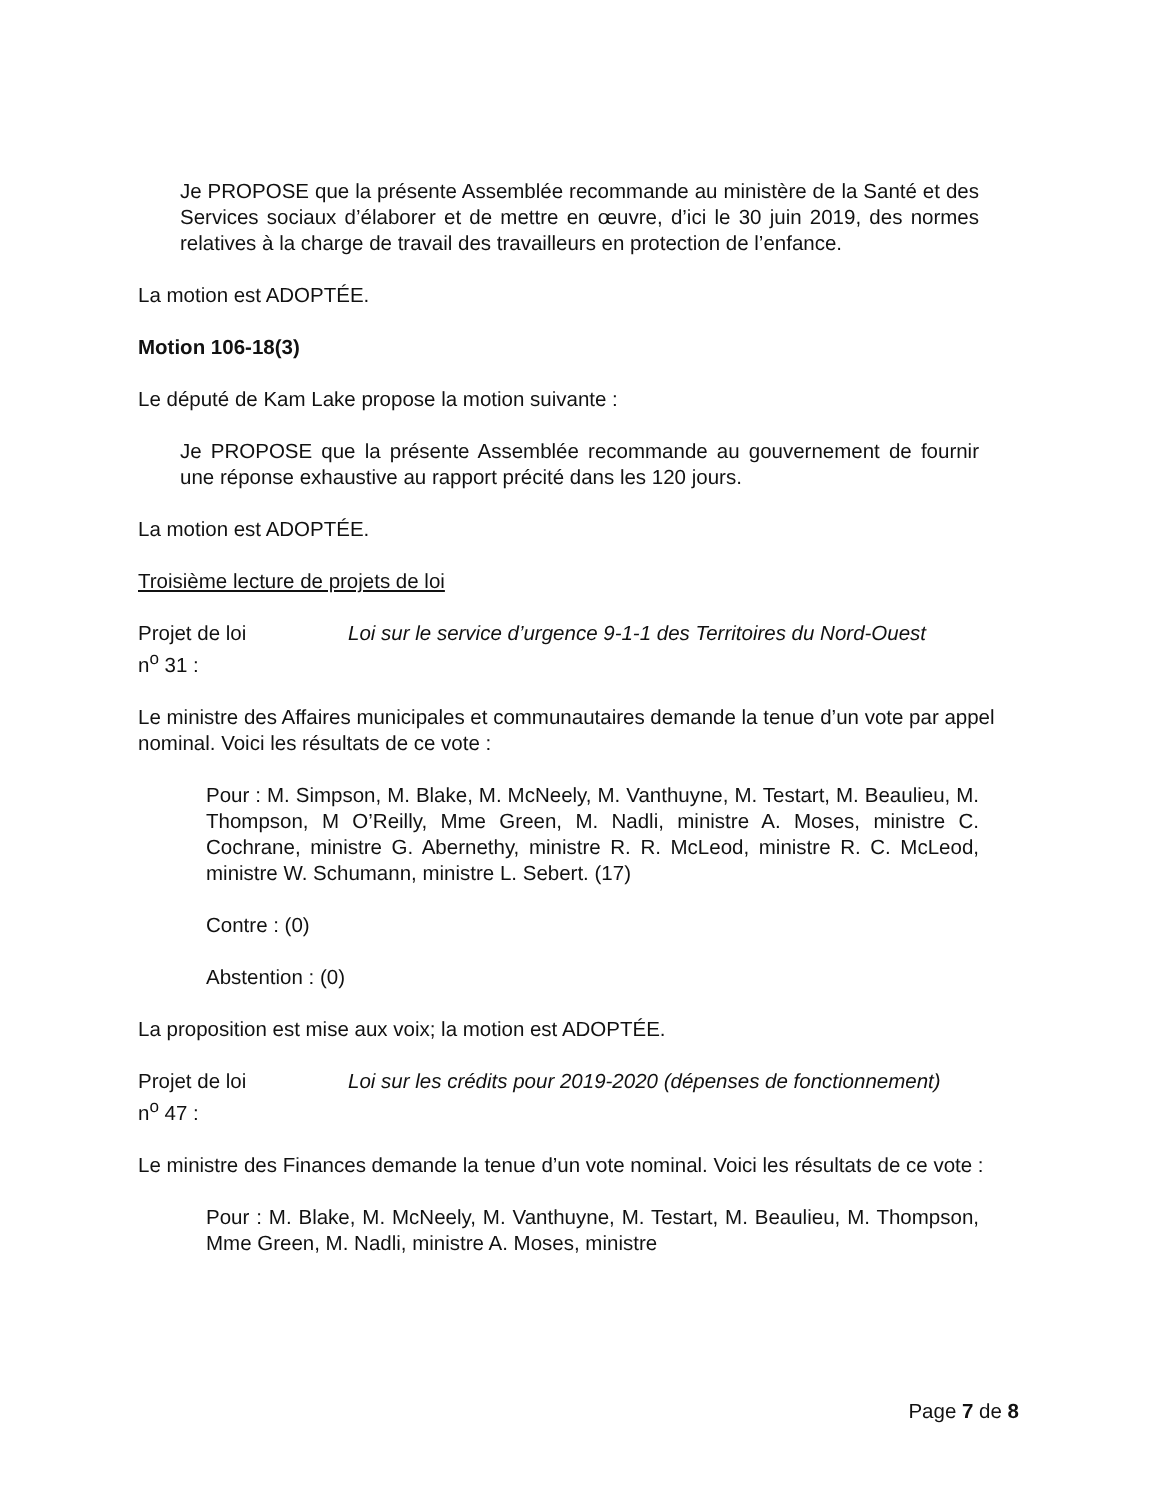Je PROPOSE que la présente Assemblée recommande au ministère de la Santé et des Services sociaux d’élaborer et de mettre en œuvre, d’ici le 30 juin 2019, des normes relatives à la charge de travail des travailleurs en protection de l’enfance.
La motion est ADOPTÉE.
Motion 106-18(3)
Le député de Kam Lake propose la motion suivante :
Je PROPOSE que la présente Assemblée recommande au gouvernement de fournir une réponse exhaustive au rapport précité dans les 120 jours.
La motion est ADOPTÉE.
Troisième lecture de projets de loi
Projet de loi
n<sup>o</sup> 31 :
Loi sur le service d’urgence 9-1-1 des Territoires du Nord-Ouest
Le ministre des Affaires municipales et communautaires demande la tenue d’un vote par appel nominal. Voici les résultats de ce vote :
Pour : M. Simpson, M. Blake, M. McNeely, M. Vanthuyne, M. Testart, M. Beaulieu, M. Thompson, M O’Reilly, Mme Green, M. Nadli, ministre A. Moses, ministre C. Cochrane, ministre G. Abernethy, ministre R. R. McLeod, ministre R. C. McLeod, ministre W. Schumann, ministre L. Sebert. (17)
Contre : (0)
Abstention : (0)
La proposition est mise aux voix; la motion est ADOPTÉE.
Projet de loi
n<sup>o</sup> 47 :
Loi sur les crédits pour 2019-2020 (dépenses de fonctionnement)
Le ministre des Finances demande la tenue d’un vote nominal. Voici les résultats de ce vote :
Pour : M. Blake, M. McNeely, M. Vanthuyne, M. Testart, M. Beaulieu, M. Thompson, Mme Green, M. Nadli, ministre A. Moses, ministre
Page 7 de 8